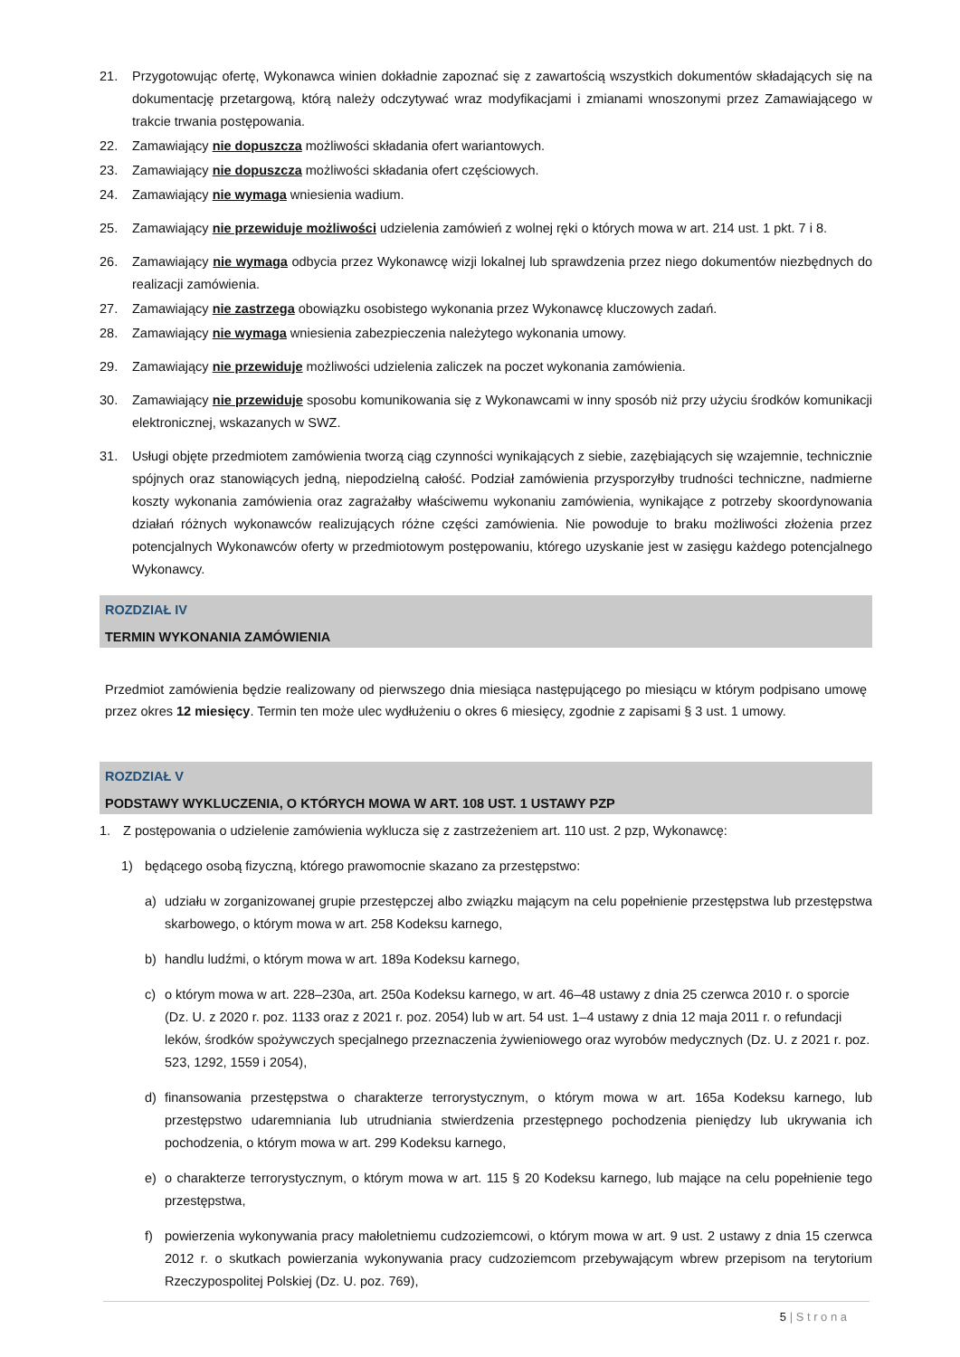21. Przygotowując ofertę, Wykonawca winien dokładnie zapoznać się z zawartością wszystkich dokumentów składających się na dokumentację przetargową, którą należy odczytywać wraz modyfikacjami i zmianami wnoszonymi przez Zamawiającego w trakcie trwania postępowania.
22. Zamawiający nie dopuszcza możliwości składania ofert wariantowych.
23. Zamawiający nie dopuszcza możliwości składania ofert częściowych.
24. Zamawiający nie wymaga wniesienia wadium.
25. Zamawiający nie przewiduje możliwości udzielenia zamówień z wolnej ręki o których mowa w art. 214 ust. 1 pkt. 7 i 8.
26. Zamawiający nie wymaga odbycia przez Wykonawcę wizji lokalnej lub sprawdzenia przez niego dokumentów niezbędnych do realizacji zamówienia.
27. Zamawiający nie zastrzega obowiązku osobistego wykonania przez Wykonawcę kluczowych zadań.
28. Zamawiający nie wymaga wniesienia zabezpieczenia należytego wykonania umowy.
29. Zamawiający nie przewiduje możliwości udzielenia zaliczek na poczet wykonania zamówienia.
30. Zamawiający nie przewiduje sposobu komunikowania się z Wykonawcami w inny sposób niż przy użyciu środków komunikacji elektronicznej, wskazanych w SWZ.
31. Usługi objęte przedmiotem zamówienia tworzą ciąg czynności wynikających z siebie, zazębiających się wzajemnie, technicznie spójnych oraz stanowiących jedną, niepodzielną całość. Podział zamówienia przysporzyłby trudności techniczne, nadmierne koszty wykonania zamówienia oraz zagrażałby właściwemu wykonaniu zamówienia, wynikające z potrzeby skoordynowania działań różnych wykonawców realizujących różne części zamówienia. Nie powoduje to braku możliwości złożenia przez potencjalnych Wykonawców oferty w przedmiotowym postępowaniu, którego uzyskanie jest w zasięgu każdego potencjalnego Wykonawcy.
ROZDZIAŁ IV
TERMIN WYKONANIA ZAMÓWIENIA
Przedmiot zamówienia będzie realizowany od pierwszego dnia miesiąca następującego po miesiącu w którym podpisano umowę przez okres 12 miesięcy. Termin ten może ulec wydłużeniu o okres 6 miesięcy, zgodnie z zapisami § 3 ust. 1 umowy.
ROZDZIAŁ V
PODSTAWY WYKLUCZENIA, O KTÓRYCH MOWA W ART. 108 UST. 1 USTAWY PZP
1. Z postępowania o udzielenie zamówienia wyklucza się z zastrzeżeniem art. 110 ust. 2 pzp, Wykonawcę:
1) będącego osobą fizyczną, którego prawomocnie skazano za przestępstwo:
a) udziału w zorganizowanej grupie przestępczej albo związku mającym na celu popełnienie przestępstwa lub przestępstwa skarbowego, o którym mowa w art. 258 Kodeksu karnego,
b) handlu ludźmi, o którym mowa w art. 189a Kodeksu karnego,
c) o którym mowa w art. 228–230a, art. 250a Kodeksu karnego, w art. 46–48 ustawy z dnia 25 czerwca 2010 r. o sporcie (Dz. U. z 2020 r. poz. 1133 oraz z 2021 r. poz. 2054) lub w art. 54 ust. 1–4 ustawy z dnia 12 maja 2011 r. o refundacji leków, środków spożywczych specjalnego przeznaczenia żywieniowego oraz wyrobów medycznych (Dz. U. z 2021 r. poz. 523, 1292, 1559 i 2054),
d) finansowania przestępstwa o charakterze terrorystycznym, o którym mowa w art. 165a Kodeksu karnego, lub przestępstwo udaremniania lub utrudniania stwierdzenia przestępnego pochodzenia pieniędzy lub ukrywania ich pochodzenia, o którym mowa w art. 299 Kodeksu karnego,
e) o charakterze terrorystycznym, o którym mowa w art. 115 § 20 Kodeksu karnego, lub mające na celu popełnienie tego przestępstwa,
f) powierzenia wykonywania pracy małoletniemu cudzoziemcowi, o którym mowa w art. 9 ust. 2 ustawy z dnia 15 czerwca 2012 r. o skutkach powierzania wykonywania pracy cudzoziemcom przebywającym wbrew przepisom na terytorium Rzeczypospolitej Polskiej (Dz. U. poz. 769),
5 | S t r o n a